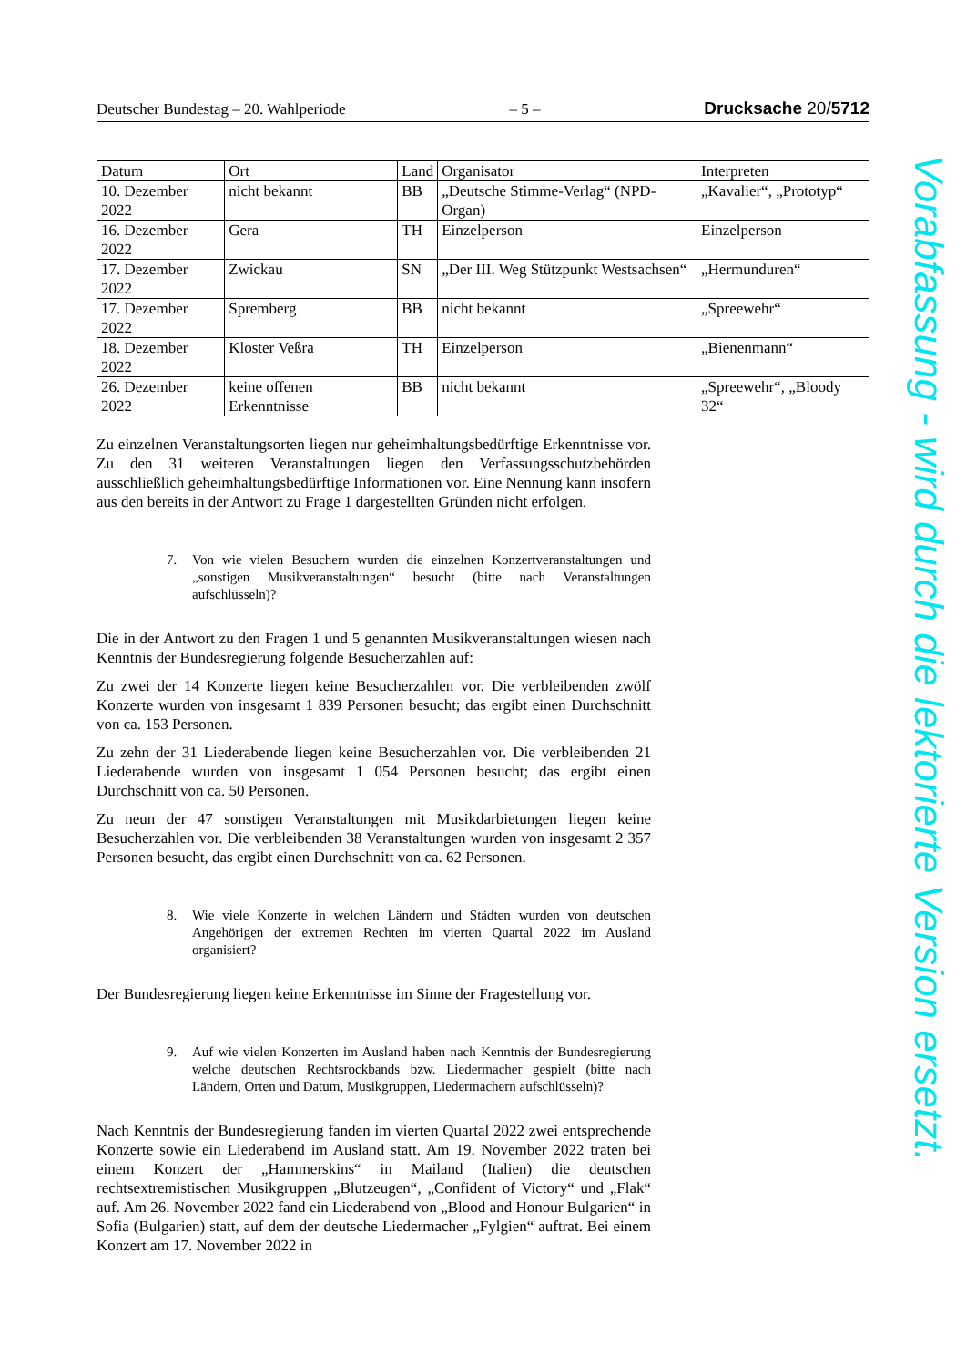Deutscher Bundestag – 20. Wahlperiode – 5 – Drucksache 20/5712
| Datum | Ort | Land | Organisator | Interpreten |
| 10. Dezember 2022 | nicht bekannt | BB | „Deutsche Stimme-Verlag“ (NPD-Organ) | „Kavalier“, „Prototyp“ |
| 16. Dezember 2022 | Gera | TH | Einzelperson | Einzelperson |
| 17. Dezember 2022 | Zwickau | SN | „Der III. Weg Stützpunkt Westsachsen“ | „Hermunduren“ |
| 17. Dezember 2022 | Spremberg | BB | nicht bekannt | „Spreewehr“ |
| 18. Dezember 2022 | Kloster Veßra | TH | Einzelperson | „Bienenmann“ |
| 26. Dezember 2022 | keine offenen Erkenntnisse | BB | nicht bekannt | „Spreewehr“, „Bloody 32“ |
Zu einzelnen Veranstaltungsorten liegen nur geheimhaltungsbedürftige Erkenntnisse vor. Zu den 31 weiteren Veranstaltungen liegen den Verfassungsschutzbehörden ausschließlich geheimhaltungsbedürftige Informationen vor. Eine Nennung kann insofern aus den bereits in der Antwort zu Frage 1 dargestellten Gründen nicht erfolgen.
7. Von wie vielen Besuchern wurden die einzelnen Konzertveranstaltungen und „sonstigen Musikveranstaltungen“ besucht (bitte nach Veranstaltungen aufschlüsseln)?
Die in der Antwort zu den Fragen 1 und 5 genannten Musikveranstaltungen wiesen nach Kenntnis der Bundesregierung folgende Besucherzahlen auf:
Zu zwei der 14 Konzerte liegen keine Besucherzahlen vor. Die verbleibenden zwölf Konzerte wurden von insgesamt 1 839 Personen besucht; das ergibt einen Durchschnitt von ca. 153 Personen.
Zu zehn der 31 Liederabende liegen keine Besucherzahlen vor. Die verbleibenden 21 Liederabende wurden von insgesamt 1 054 Personen besucht; das ergibt einen Durchschnitt von ca. 50 Personen.
Zu neun der 47 sonstigen Veranstaltungen mit Musikdarbietungen liegen keine Besucherzahlen vor. Die verbleibenden 38 Veranstaltungen wurden von insgesamt 2 357 Personen besucht, das ergibt einen Durchschnitt von ca. 62 Personen.
8. Wie viele Konzerte in welchen Ländern und Städten wurden von deutschen Angehörigen der extremen Rechten im vierten Quartal 2022 im Ausland organisiert?
Der Bundesregierung liegen keine Erkenntnisse im Sinne der Fragestellung vor.
9. Auf wie vielen Konzerten im Ausland haben nach Kenntnis der Bundesregierung welche deutschen Rechtsrockbands bzw. Liedermacher gespielt (bitte nach Ländern, Orten und Datum, Musikgruppen, Liedermachern aufschlüsseln)?
Nach Kenntnis der Bundesregierung fanden im vierten Quartal 2022 zwei entsprechende Konzerte sowie ein Liederabend im Ausland statt. Am 19. November 2022 traten bei einem Konzert der „Hammerskins“ in Mailand (Italien) die deutschen rechtsextremistischen Musikgruppen „Blutzeugen“, „Confident of Victory“ und „Flak“ auf. Am 26. November 2022 fand ein Liederabend von „Blood and Honour Bulgarien“ in Sofia (Bulgarien) statt, auf dem der deutsche Liedermacher „Fylgien“ auftrat. Bei einem Konzert am 17. November 2022 in
Vorabfassung - wird durch die lektorierte Version ersetzt.